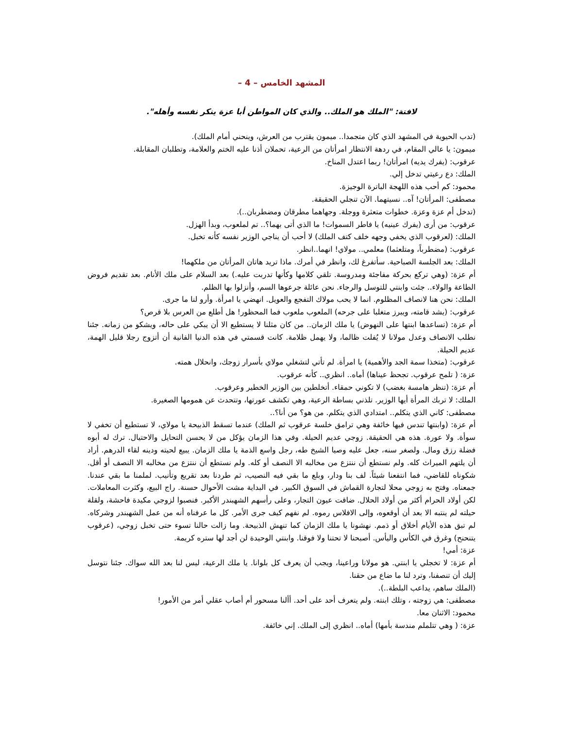المشهد الخامس – 4 –
لافتة: "الملك هو الملك.. والذي كان المواطن أبا عزة ينكر نفسه وأهله".
(تدب الحيوية في المشهد الذي كان متجمدا.. ميمون يقترب من العرش، وينحني أمام الملك).
ميمون: يا عالي المقام، في ردهة الانتظار امرأتان من الرعية، تحملان أذنا عليه الختم والعلامة، وتطلبان المقابلة.
عرقوب: (يفرك يديه) امرأتان! ربما اعتدل المناخ.
الملك: دع رعيتي تدخل إلي.
محمود: كم أحب هذه اللهجة الباترة الوجيزة.
مصطفى: المرأتان! آه.. نسيتهما. الآن تنجلي الحقيقة.
(تدخل أم عزة وعزة. خطوات متعثرة ووجلة. وجهاهما مطرقان ومضطربان..).
عرقوب: من أرى (يفرك عينيه) يا فاطر السموات! ما الذي أتى بهما؟.. تم لملعوب، وبدأ الهزل.
الملك: (لعرقوب الذي يخفي وجهه خلف كتف الملك) لا أحب أن يناجي الوزير نفسه كأنه تخبل.
عرقوب: (مضطرباً، ومتلعثما) معلمي.. مولاي! انهما..انظر.
الملك: بعد الجلسة الصباحية. سأتفرغ لك، وانظر في أمرك. ماذا تريد هاتان المرأتان من ملكهما!
أم عزة: (وهي تركع بحركة مفاجئة ومدروسة. تلقي كلامها وكأنها تدربت عليه.) بعد السلام على ملك الأنام. بعد تقديم فروض الطاعة والولاء.. جئت وابنتي للتوسل والرجاء. نحن عائلة جرعوها السم، وأنزلوا بها الظلم.
الملك: نحن هنا لانصاف المظلوم. انما لا يحب مولاك التفجع والعويل. انهضي يا امرأة. وأرو لنا ما جرى.
عرقوب: (يشد قامته، ويبرز متغلبا على جرحه) الملعوب ملعوب فما المحظور! هل أطلع من العرس بلا قرص؟
أم عزة: (تساعدها ابنتها على النهوض) يا ملك الزمان.. من كان مثلنا لا يستطيع الا أن يبكي على حاله، ويشكو من زمانه. جئنا نطلب الانصاف وعدل مولانا لا يُفلت ظالما، ولا يهمل ظلامة. كانت قسمتي في هذه الدنيا الفانية أن أتزوج رجلا قليل الهمة، عديم الحيلة.
عرقوب: (متخذا سمة الجد والأهمية) يا امرأة. لم تأتي لتشغلي مولاي بأسرار زوجك، وانحلال همته.
عزة: ( تلمح عرقوب. تجحظ عيناها) أماه.. انظري.. كأنه عرقوب.
أم عزة: (تنظر هامسة بغضب) لا تكوني حمقاء. أتخلطين بين الوزير الخطير وعرقوب.
الملك: لا تربك المرأة أيها الوزير. تلذني بساطة الرعية، وهي تكشف عورتها، وتتحدث عن همومها الصغيرة.
مصطفى: كاني الذي يتكلم.. امتدادي الذي يتكلم. من هو؟ من أنا؟..
أم عزة: (وابنتها تندس فيها خائفة وهي ترامق خلسة عرقوب ثم الملك) عندما تسقط الذبيحة يا مولاي، لا تستطيع أن تخفي لا سوأة. ولا عورة. هذه هي الحقيقة. زوجي عديم الحيلة. وفي هذا الزمان يؤكل من لا يحسن التحايل والاحتيال. ترك له أبوه فضلة رزق ومال. ولصغر سنه، جعل عليه وصيا الشيخ طه، رجل واسع الذمة يا ملك الزمان. يبيع لحيته ودينه لقاء الدرهم. أراد أن يلتهم الميراث كله. ولم نستطع أن ننتزع من مخالبه الا النصف أو كله. ولم نستطع أن ننتزع من مخالبه الا النصف أو أقل. شكوناه للقاضي، فما انتفعنا شيئاً. لف بنا ودار، وبلع ما بقي فيه النصيب، ثم طردنا بعد تقريع وتأنيب. لملمنا ما بقي عندنا. جمعناه. وفتح به زوجي محلا لتجارة القماش في السوق الكبير. في البداية مشت الأحوال حسنة. راج البيع، وكثرت المعاملات. لكن أولاد الحرام أكثر من أولاد الحلال. ضاقت عيون التجار، وعلى رأسهم الشهبندر الأكبر. فنصبوا لزوجي مكيدة فاحشة، ولقلة حيلته لم ينتبه الا بعد أن أوقعوه، وإلى الافلاس رموه. لم نفهم كيف جرى الأمر. كل ما عرفناه أنه من عمل الشهبندر وشركاه. لم تبق هذه الأيام أخلاق أو ذمم. نهشونا يا ملك الزمان كما تنهش الذبيحة. وما زالت حالنا تسوء حتى تخبل زوجي، (عرقوب يتنحنح) وغرق في الكأس واليأس. أصبحنا لا تحتنا ولا فوقنا. وابنتي الوحيدة لن أجد لها ستره كريمة.
عزة: أمي!
أم عزة: لا تخجلي يا ابنتي. هو مولانا وراعينا، ويجب أن يعرف كل بلوانا. يا ملك الرعية، ليس لنا بعد الله سواك. جئنا نتوسل إليك أن تنصفنا، وترد لنا ما ضاع من حقنا.
(الملك ساهم، يداعب البلطة..).
مصطفى: هي زوجته ، وتلك ابنته. ولم يتعرف أحد على أحد. أألنا مسحور أم أصاب عقلي أمر من الأمور!
محمود: الاثنان معا.
عزة: ( وهي تتلملم مندسة بأمها) أماه.. انظري إلى الملك. إني خائفة.